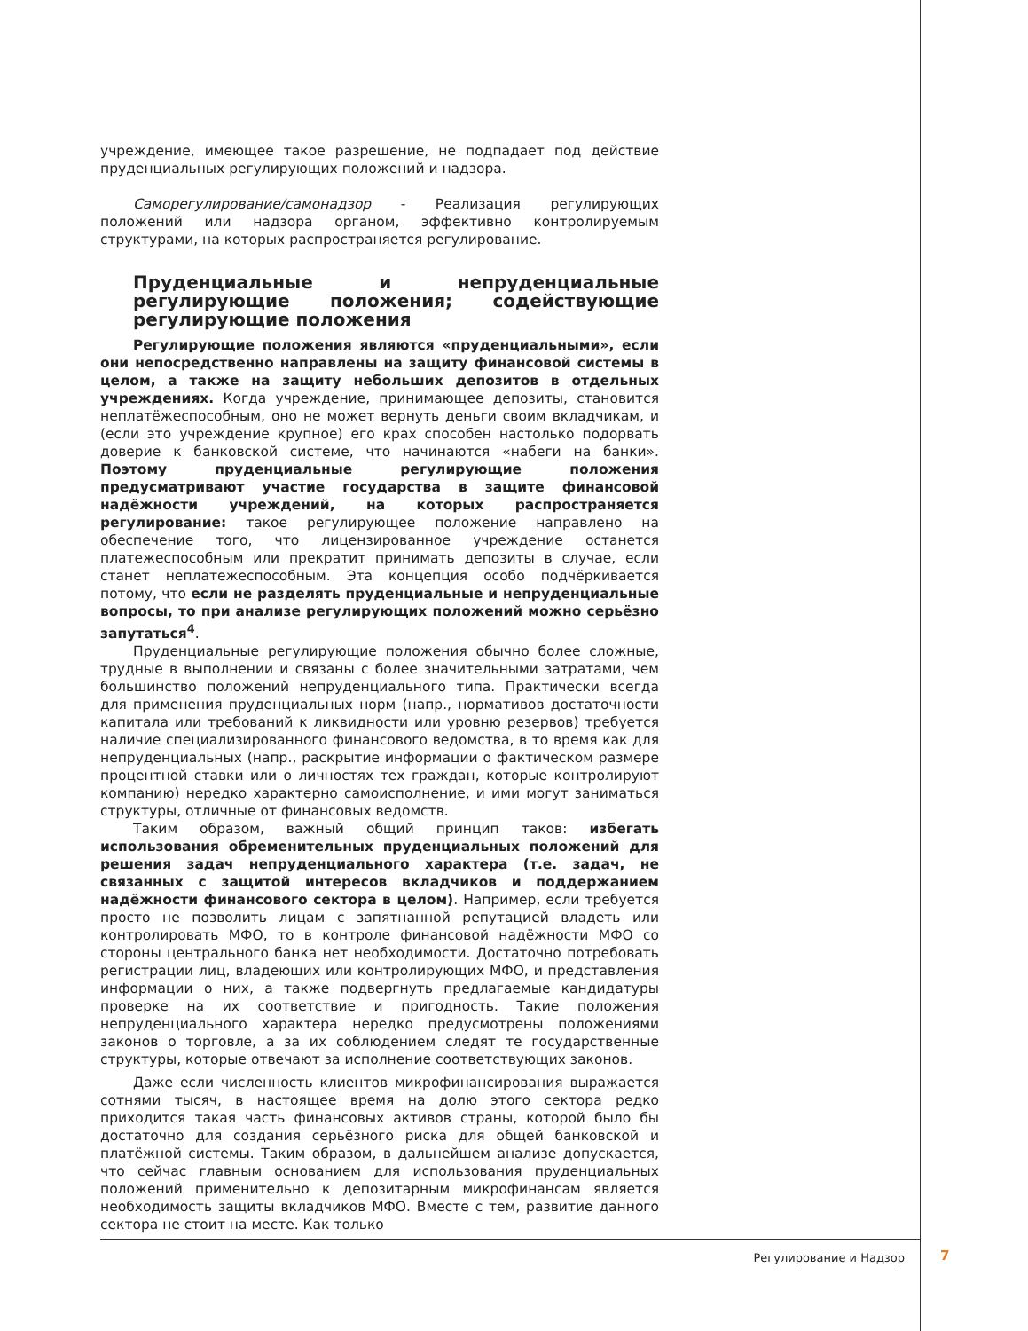учреждение, имеющее такое разрешение, не подпадает под действие пруденциальных регулирующих положений и надзора.
Саморегулирование/самонадзор - Реализация регулирующих положений или надзора органом, эффективно контролируемым структурами, на которых распространяется регулирование.
Пруденциальные и непруденциальные регулирующие положения; содействующие регулирующие положения
Регулирующие положения являются «пруденциальными», если они непосредственно направлены на защиту финансовой системы в целом, а также на защиту небольших депозитов в отдельных учреждениях. Когда учреждение, принимающее депозиты, становится неплатёжеспособным, оно не может вернуть деньги своим вкладчикам, и (если это учреждение крупное) его крах способен настолько подорвать доверие к банковской системе, что начинаются «набеги на банки». Поэтому пруденциальные регулирующие положения предусматривают участие государства в защите финансовой надёжности учреждений, на которых распространяется регулирование: такое регулирующее положение направлено на обеспечение того, что лицензированное учреждение останется платежеспособным или прекратит принимать депозиты в случае, если станет неплатежеспособным. Эта концепция особо подчёркивается потому, что если не разделять пруденциальные и непруденциальные вопросы, то при анализе регулирующих положений можно серьёзно запутаться<sup>4</sup>.
Пруденциальные регулирующие положения обычно более сложные, трудные в выполнении и связаны с более значительными затратами, чем большинство положений непруденциального типа. Практически всегда для применения пруденциальных норм (напр., нормативов достаточности капитала или требований к ликвидности или уровню резервов) требуется наличие специализированного финансового ведомства, в то время как для непруденциальных (напр., раскрытие информации о фактическом размере процентной ставки или о личностях тех граждан, которые контролируют компанию) нередко характерно самоисполнение, и ими могут заниматься структуры, отличные от финансовых ведомств.
Таким образом, важный общий принцип таков: избегать использования обременительных пруденциальных положений для решения задач непруденциального характера (т.е. задач, не связанных с защитой интересов вкладчиков и поддержанием надёжности финансового сектора в целом). Например, если требуется просто не позволить лицам с запятнанной репутацией владеть или контролировать МФО, то в контроле финансовой надёжности МФО со стороны центрального банка нет необходимости. Достаточно потребовать регистрации лиц, владеющих или контролирующих МФО, и представления информации о них, а также подвергнуть предлагаемые кандидатуры проверке на их соответствие и пригодность. Такие положения непруденциального характера нередко предусмотрены положениями законов о торговле, а за их соблюдением следят те государственные структуры, которые отвечают за исполнение соответствующих законов.
Даже если численность клиентов микрофинансирования выражается сотнями тысяч, в настоящее время на долю этого сектора редко приходится такая часть финансовых активов страны, которой было бы достаточно для создания серьёзного риска для общей банковской и платёжной системы. Таким образом, в дальнейшем анализе допускается, что сейчас главным основанием для использования пруденциальных положений применительно к депозитарным микрофинансам является необходимость защиты вкладчиков МФО. Вместе с тем, развитие данного сектора не стоит на месте. Как только
Регулирование и Надзор 7